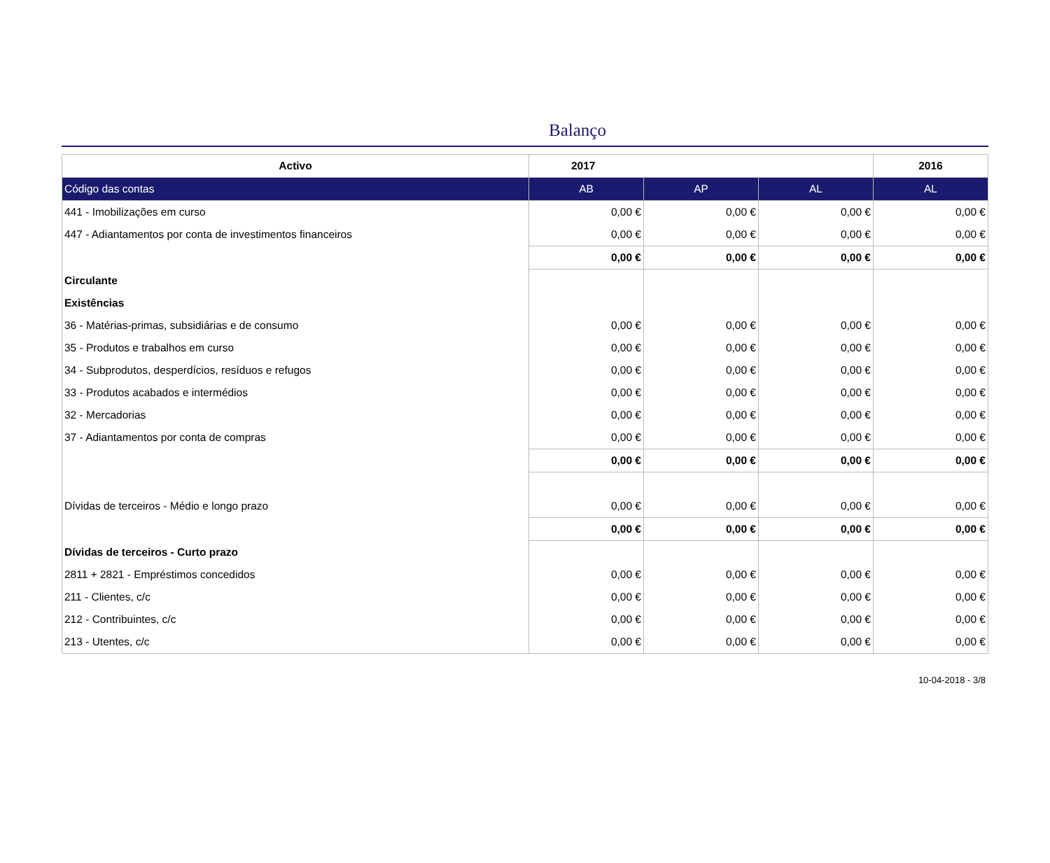Balanço
| Activo | 2017 | | | 2016 |
| --- | --- | --- | --- | --- |
| Código das contas | AB | AP | AL | AL |
| 441 - Imobilizações em curso | 0,00 € | 0,00 € | 0,00 € | 0,00 € |
| 447 - Adiantamentos por conta de investimentos financeiros | 0,00 € | 0,00 € | 0,00 € | 0,00 € |
| | 0,00 € | 0,00 € | 0,00 € | 0,00 € |
| Circulante | | | | |
| Existências | | | | |
| 36 - Matérias-primas, subsidiárias e de consumo | 0,00 € | 0,00 € | 0,00 € | 0,00 € |
| 35 - Produtos e trabalhos em curso | 0,00 € | 0,00 € | 0,00 € | 0,00 € |
| 34 - Subprodutos, desperdícios, resíduos e refugos | 0,00 € | 0,00 € | 0,00 € | 0,00 € |
| 33 - Produtos acabados e intermédios | 0,00 € | 0,00 € | 0,00 € | 0,00 € |
| 32 - Mercadorias | 0,00 € | 0,00 € | 0,00 € | 0,00 € |
| 37 - Adiantamentos por conta de compras | 0,00 € | 0,00 € | 0,00 € | 0,00 € |
| | 0,00 € | 0,00 € | 0,00 € | 0,00 € |
| Dívidas de terceiros - Médio e longo prazo | 0,00 € | 0,00 € | 0,00 € | 0,00 € |
| | 0,00 € | 0,00 € | 0,00 € | 0,00 € |
| Dívidas de terceiros - Curto prazo | | | | |
| 2811 + 2821 - Empréstimos concedidos | 0,00 € | 0,00 € | 0,00 € | 0,00 € |
| 211 - Clientes, c/c | 0,00 € | 0,00 € | 0,00 € | 0,00 € |
| 212 - Contribuintes, c/c | 0,00 € | 0,00 € | 0,00 € | 0,00 € |
| 213 - Utentes, c/c | 0,00 € | 0,00 € | 0,00 € | 0,00 € |
10-04-2018 - 3/8